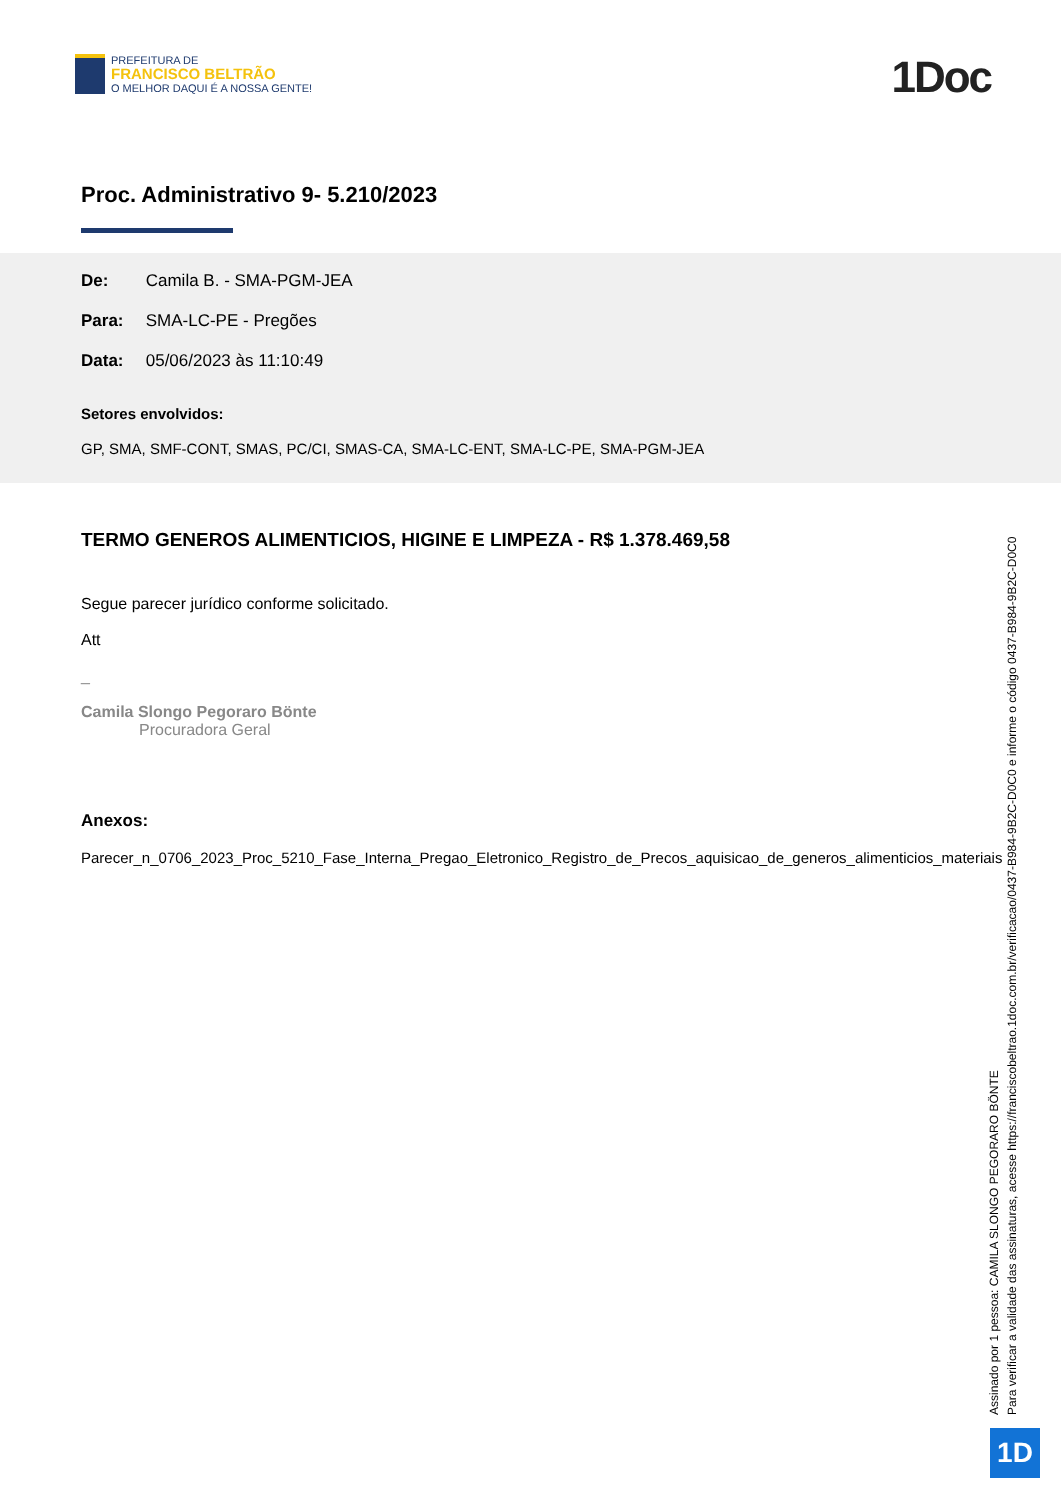PREFEITURA DE
FRANCISCO BELTRÃO
O MELHOR DAQUI É A NOSSA GENTE!
1Doc
Proc. Administrativo 9- 5.210/2023
De: Camila B. - SMA-PGM-JEA
Para: SMA-LC-PE - Pregões
Data: 05/06/2023 às 11:10:49
Setores envolvidos:
GP, SMA, SMF-CONT, SMAS, PC/CI, SMAS-CA, SMA-LC-ENT, SMA-LC-PE, SMA-PGM-JEA
TERMO GENEROS ALIMENTICIOS, HIGINE E LIMPEZA - R$ 1.378.469,58
Segue parecer jurídico conforme solicitado.
Att
_
Camila Slongo Pegoraro Bönte
Procuradora Geral
Anexos:
Parecer_n_0706_2023_Proc_5210_Fase_Interna_Pregao_Eletronico_Registro_de_Precos_aquisicao_de_generos_alimenticios_materiais
Assinado por 1 pessoa: CAMILA SLONGO PEGORARO BÖNTE
Para verificar a validade das assinaturas, acesse https://franciscobeltrao.1doc.com.br/verificacao/0437-B984-9B2C-D0C0 e informe o código 0437-B984-9B2C-D0C0
1D